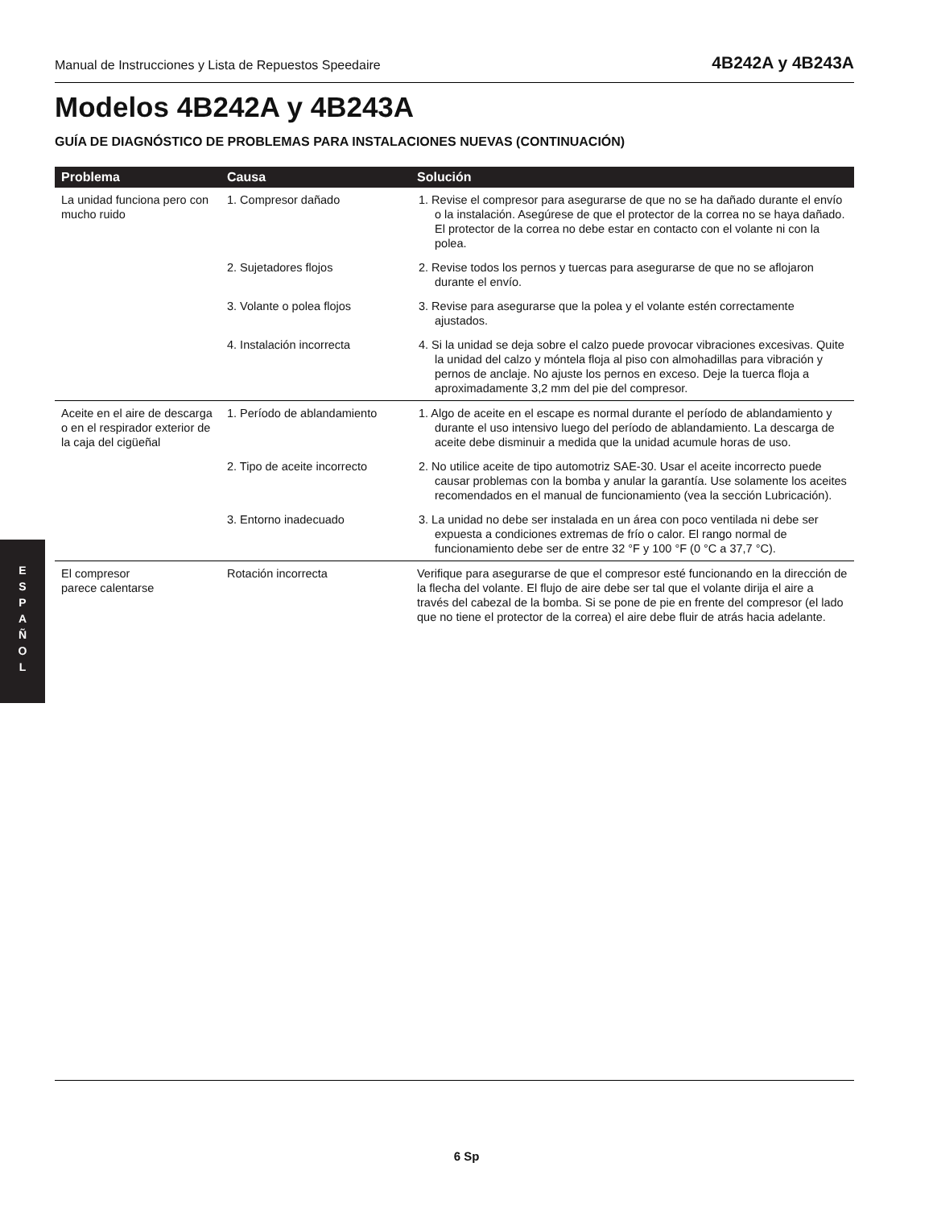Manual de Instrucciones y Lista de Repuestos Speedaire 4B242A y 4B243A
Modelos 4B242A y 4B243A
GUÍA DE DIAGNÓSTICO DE PROBLEMAS PARA INSTALACIONES NUEVAS (CONTINUACIÓN)
| Problema | Causa | Solución |
| --- | --- | --- |
| La unidad funciona pero con mucho ruido | 1. Compresor dañado | 1. Revise el compresor para asegurarse de que no se ha dañado durante el envío o la instalación. Asegúrese de que el protector de la correa no se haya dañado. El protector de la correa no debe estar en contacto con el volante ni con la polea. |
| | 2. Sujetadores flojos | 2. Revise todos los pernos y tuercas para asegurarse de que no se aflojaron durante el envío. |
| | 3. Volante o polea flojos | 3. Revise para asegurarse que la polea y el volante estén correctamente ajustados. |
| | 4. Instalación incorrecta | 4. Si la unidad se deja sobre el calzo puede provocar vibraciones excesivas. Quite la unidad del calzo y móntela floja al piso con almohadillas para vibración y pernos de anclaje. No ajuste los pernos en exceso. Deje la tuerca floja a aproximadamente 3,2 mm del pie del compresor. |
| Aceite en el aire de descarga o en el respirador exterior de la caja del cigüeñal | 1. Período de ablandamiento | 1. Algo de aceite en el escape es normal durante el período de ablandamiento y durante el uso intensivo luego del período de ablandamiento. La descarga de aceite debe disminuir a medida que la unidad acumule horas de uso. |
| | 2. Tipo de aceite incorrecto | 2. No utilice aceite de tipo automotriz SAE-30. Usar el aceite incorrecto puede causar problemas con la bomba y anular la garantía. Use solamente los aceites recomendados en el manual de funcionamiento (vea la sección Lubricación). |
| | 3. Entorno inadecuado | 3. La unidad no debe ser instalada en un área con poco ventilada ni debe ser expuesta a condiciones extremas de frío o calor. El rango normal de funcionamiento debe ser de entre 32 °F y 100 °F (0 °C a 37,7 °C). |
| El compresor parece calentarse | Rotación incorrecta | Verifique para asegurarse de que el compresor esté funcionando en la dirección de la flecha del volante. El flujo de aire debe ser tal que el volante dirija el aire a través del cabezal de la bomba. Si se pone de pie en frente del compresor (el lado que no tiene el protector de la correa) el aire debe fluir de atrás hacia adelante. |
E
S
P
A
Ñ
O
L
6 Sp